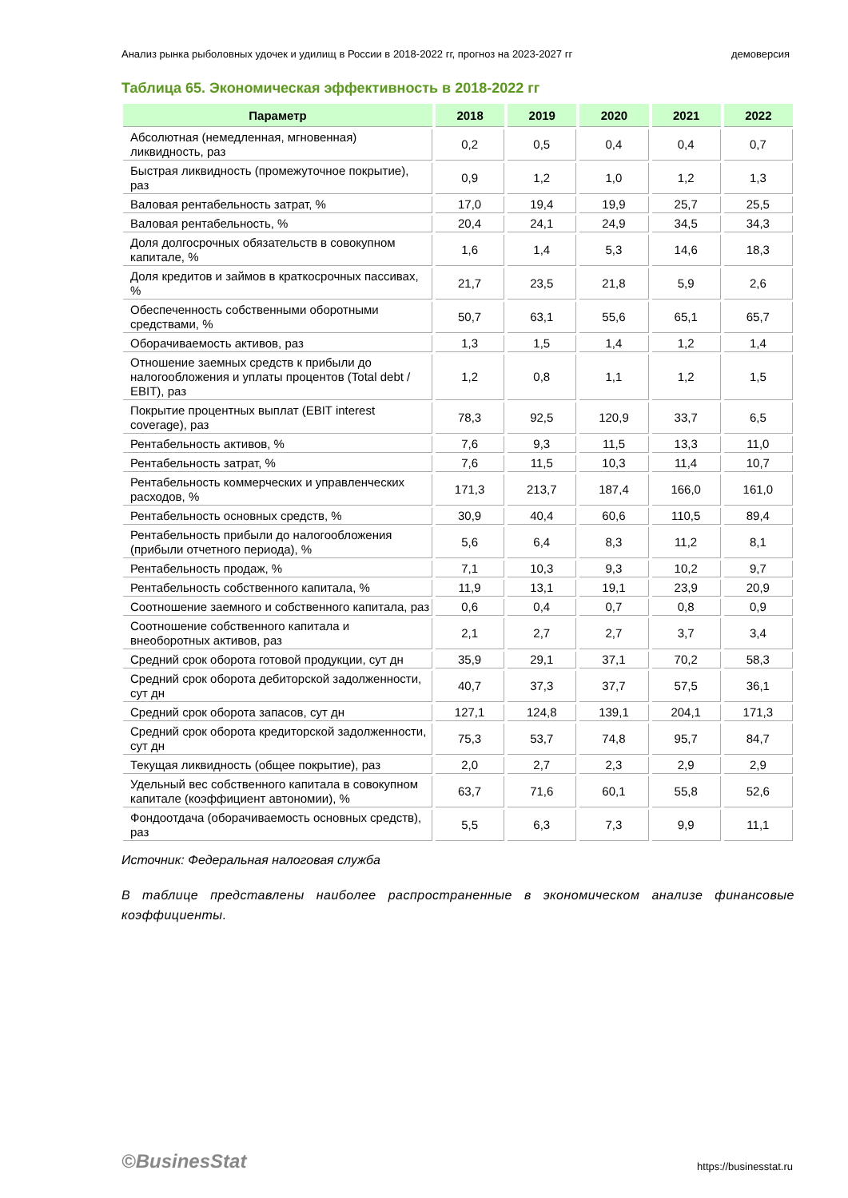Анализ рынка рыболовных удочек и удилищ в России в 2018-2022 гг, прогноз на 2023-2027 гг демоверсия
Таблица 65. Экономическая эффективность в 2018-2022 гг
| Параметр | 2018 | 2019 | 2020 | 2021 | 2022 |
| --- | --- | --- | --- | --- | --- |
| Абсолютная (немедленная, мгновенная) ликвидность, раз | 0,2 | 0,5 | 0,4 | 0,4 | 0,7 |
| Быстрая ликвидность (промежуточное покрытие), раз | 0,9 | 1,2 | 1,0 | 1,2 | 1,3 |
| Валовая рентабельность затрат, % | 17,0 | 19,4 | 19,9 | 25,7 | 25,5 |
| Валовая рентабельность, % | 20,4 | 24,1 | 24,9 | 34,5 | 34,3 |
| Доля долгосрочных обязательств в совокупном капитале, % | 1,6 | 1,4 | 5,3 | 14,6 | 18,3 |
| Доля кредитов и займов в краткосрочных пассивах, % | 21,7 | 23,5 | 21,8 | 5,9 | 2,6 |
| Обеспеченность собственными оборотными средствами, % | 50,7 | 63,1 | 55,6 | 65,1 | 65,7 |
| Оборачиваемость активов, раз | 1,3 | 1,5 | 1,4 | 1,2 | 1,4 |
| Отношение заемных средств к прибыли до налогообложения и уплаты процентов (Total debt / EBIT), раз | 1,2 | 0,8 | 1,1 | 1,2 | 1,5 |
| Покрытие процентных выплат (EBIT interest coverage), раз | 78,3 | 92,5 | 120,9 | 33,7 | 6,5 |
| Рентабельность активов, % | 7,6 | 9,3 | 11,5 | 13,3 | 11,0 |
| Рентабельность затрат, % | 7,6 | 11,5 | 10,3 | 11,4 | 10,7 |
| Рентабельность коммерческих и управленческих расходов, % | 171,3 | 213,7 | 187,4 | 166,0 | 161,0 |
| Рентабельность основных средств, % | 30,9 | 40,4 | 60,6 | 110,5 | 89,4 |
| Рентабельность прибыли до налогообложения (прибыли отчетного периода), % | 5,6 | 6,4 | 8,3 | 11,2 | 8,1 |
| Рентабельность продаж, % | 7,1 | 10,3 | 9,3 | 10,2 | 9,7 |
| Рентабельность собственного капитала, % | 11,9 | 13,1 | 19,1 | 23,9 | 20,9 |
| Соотношение заемного и собственного капитала, раз | 0,6 | 0,4 | 0,7 | 0,8 | 0,9 |
| Соотношение собственного капитала и внеоборотных активов, раз | 2,1 | 2,7 | 2,7 | 3,7 | 3,4 |
| Средний срок оборота готовой продукции, сут дн | 35,9 | 29,1 | 37,1 | 70,2 | 58,3 |
| Средний срок оборота дебиторской задолженности, сут дн | 40,7 | 37,3 | 37,7 | 57,5 | 36,1 |
| Средний срок оборота запасов, сут дн | 127,1 | 124,8 | 139,1 | 204,1 | 171,3 |
| Средний срок оборота кредиторской задолженности, сут дн | 75,3 | 53,7 | 74,8 | 95,7 | 84,7 |
| Текущая ликвидность (общее покрытие), раз | 2,0 | 2,7 | 2,3 | 2,9 | 2,9 |
| Удельный вес собственного капитала в совокупном капитале (коэффициент автономии), % | 63,7 | 71,6 | 60,1 | 55,8 | 52,6 |
| Фондоотдача (оборачиваемость основных средств), раз | 5,5 | 6,3 | 7,3 | 9,9 | 11,1 |
Источник: Федеральная налоговая служба
В таблице представлены наиболее распространенные в экономическом анализе финансовые коэффициенты.
©BusinesStat https://businesstat.ru